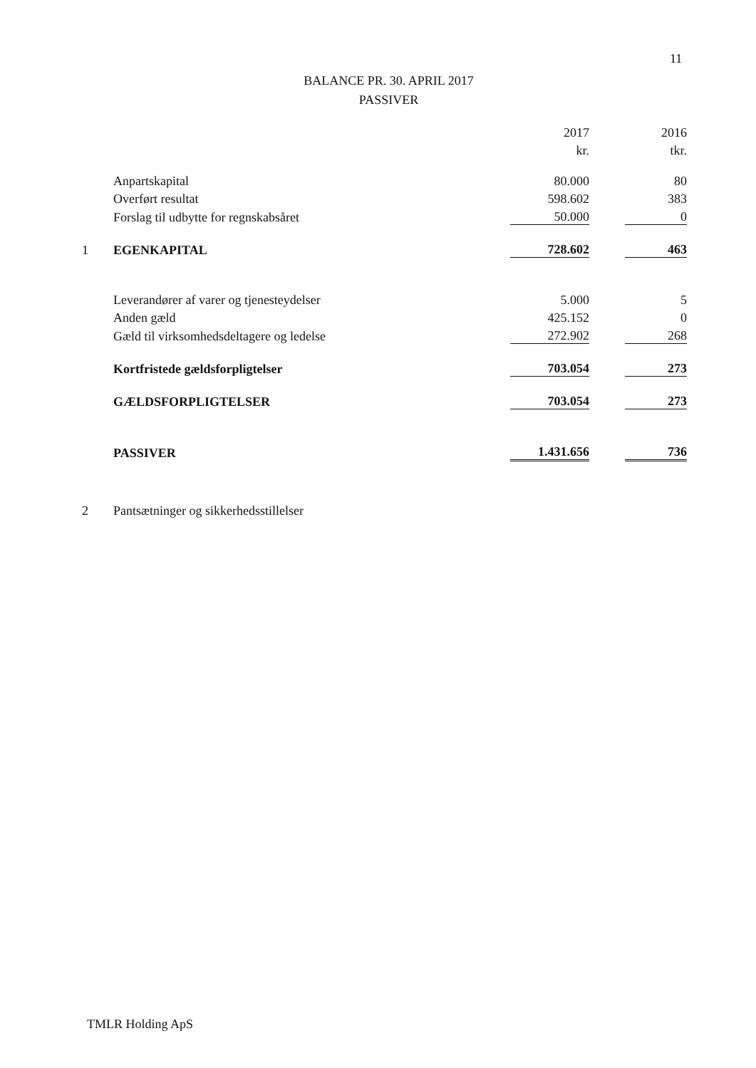11
BALANCE PR. 30. APRIL 2017
PASSIVER
| | | 2017 | | 2016 |
| | | kr. | | tkr. |
| | Anpartskapital | 80.000 | | 80 |
| | Overført resultat | 598.602 | | 383 |
| | Forslag til udbytte for regnskabsåret | 50.000 | | 0 |
| 1 | EGENKAPITAL | 728.602 | | 463 |
| | Leverandører af varer og tjenesteydelser | 5.000 | | 5 |
| | Anden gæld | 425.152 | | 0 |
| | Gæld til virksomhedsdeltagere og ledelse | 272.902 | | 268 |
| | Kortfristede gældsforpligtelser | 703.054 | | 273 |
| | GÆLDSFORPLIGTELSER | 703.054 | | 273 |
| | PASSIVER | 1.431.656 | | 736 |
| 2 | Pantsætninger og sikkerhedsstillelser | | | |
TMLR Holding ApS